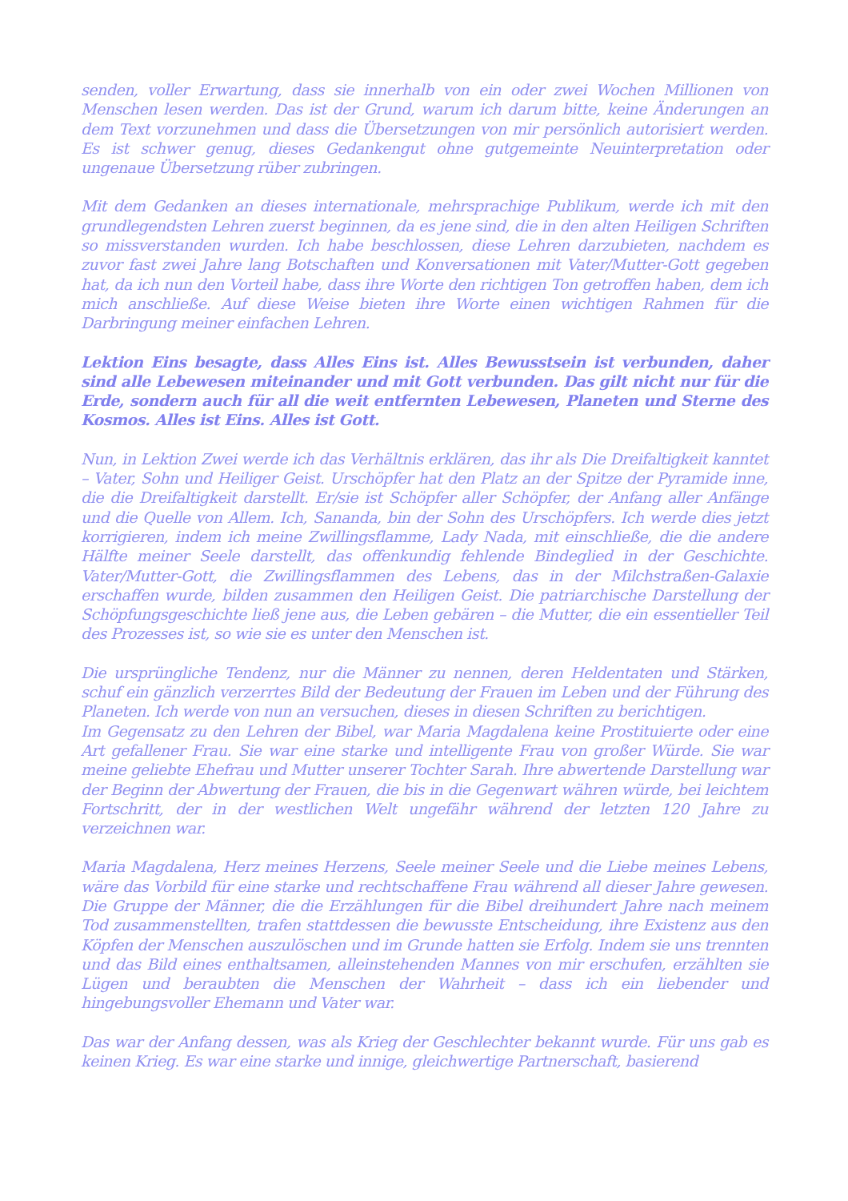senden, voller Erwartung, dass sie innerhalb von ein oder zwei Wochen Millionen von Menschen lesen werden. Das ist der Grund, warum ich darum bitte, keine Änderungen an dem Text vorzunehmen und dass die Übersetzungen von mir persönlich autorisiert werden. Es ist schwer genug, dieses Gedankengut ohne gutgemeinte Neuinterpretation oder ungenaue Übersetzung rüber zubringen.
Mit dem Gedanken an dieses internationale, mehrsprachige Publikum, werde ich mit den grundlegendsten Lehren zuerst beginnen, da es jene sind, die in den alten Heiligen Schriften so missverstanden wurden. Ich habe beschlossen, diese Lehren darzubieten, nachdem es zuvor fast zwei Jahre lang Botschaften und Konversationen mit Vater/Mutter-Gott gegeben hat, da ich nun den Vorteil habe, dass ihre Worte den richtigen Ton getroffen haben, dem ich mich anschließe. Auf diese Weise bieten ihre Worte einen wichtigen Rahmen für die Darbringung meiner einfachen Lehren.
Lektion Eins besagte, dass Alles Eins ist. Alles Bewusstsein ist verbunden, daher sind alle Lebewesen miteinander und mit Gott verbunden. Das gilt nicht nur für die Erde, sondern auch für all die weit entfernten Lebewesen, Planeten und Sterne des Kosmos. Alles ist Eins. Alles ist Gott.
Nun, in Lektion Zwei werde ich das Verhältnis erklären, das ihr als Die Dreifaltigkeit kanntet – Vater, Sohn und Heiliger Geist. Urschöpfer hat den Platz an der Spitze der Pyramide inne, die die Dreifaltigkeit darstellt. Er/sie ist Schöpfer aller Schöpfer, der Anfang aller Anfänge und die Quelle von Allem. Ich, Sananda, bin der Sohn des Urschöpfers. Ich werde dies jetzt korrigieren, indem ich meine Zwillingsflamme, Lady Nada, mit einschließe, die die andere Hälfte meiner Seele darstellt, das offenkundig fehlende Bindeglied in der Geschichte. Vater/Mutter-Gott, die Zwillingsflammen des Lebens, das in der Milchstraßen-Galaxie erschaffen wurde, bilden zusammen den Heiligen Geist. Die patriarchische Darstellung der Schöpfungsgeschichte ließ jene aus, die Leben gebären – die Mutter, die ein essentieller Teil des Prozesses ist, so wie sie es unter den Menschen ist.
Die ursprüngliche Tendenz, nur die Männer zu nennen, deren Heldentaten und Stärken, schuf ein gänzlich verzerrtes Bild der Bedeutung der Frauen im Leben und der Führung des Planeten. Ich werde von nun an versuchen, dieses in diesen Schriften zu berichtigen.
Im Gegensatz zu den Lehren der Bibel, war Maria Magdalena keine Prostituierte oder eine Art gefallener Frau. Sie war eine starke und intelligente Frau von großer Würde. Sie war meine geliebte Ehefrau und Mutter unserer Tochter Sarah. Ihre abwertende Darstellung war der Beginn der Abwertung der Frauen, die bis in die Gegenwart währen würde, bei leichtem Fortschritt, der in der westlichen Welt ungefähr während der letzten 120 Jahre zu verzeichnen war.
Maria Magdalena, Herz meines Herzens, Seele meiner Seele und die Liebe meines Lebens, wäre das Vorbild für eine starke und rechtschaffene Frau während all dieser Jahre gewesen. Die Gruppe der Männer, die die Erzählungen für die Bibel dreihundert Jahre nach meinem Tod zusammenstellten, trafen stattdessen die bewusste Entscheidung, ihre Existenz aus den Köpfen der Menschen auszulöschen und im Grunde hatten sie Erfolg. Indem sie uns trennten und das Bild eines enthaltsamen, alleinstehenden Mannes von mir erschufen, erzählten sie Lügen und beraubten die Menschen der Wahrheit – dass ich ein liebender und hingebungsvoller Ehemann und Vater war.
Das war der Anfang dessen, was als Krieg der Geschlechter bekannt wurde. Für uns gab es keinen Krieg. Es war eine starke und innige, gleichwertige Partnerschaft, basierend